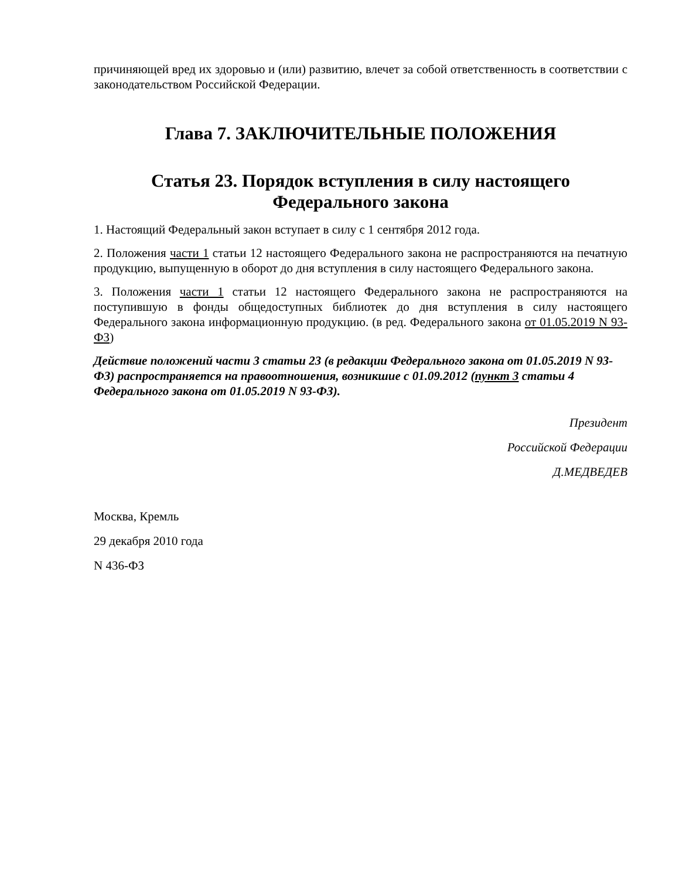причиняющей вред их здоровью и (или) развитию, влечет за собой ответственность в соответствии с законодательством Российской Федерации.
Глава 7. ЗАКЛЮЧИТЕЛЬНЫЕ ПОЛОЖЕНИЯ
Статья 23. Порядок вступления в силу настоящего Федерального закона
1. Настоящий Федеральный закон вступает в силу с 1 сентября 2012 года.
2. Положения части 1 статьи 12 настоящего Федерального закона не распространяются на печатную продукцию, выпущенную в оборот до дня вступления в силу настоящего Федерального закона.
3. Положения части 1 статьи 12 настоящего Федерального закона не распространяются на поступившую в фонды общедоступных библиотек до дня вступления в силу настоящего Федерального закона информационную продукцию. (в ред. Федерального закона от 01.05.2019 N 93-ФЗ)
Действие положений части 3 статьи 23 (в редакции Федерального закона от 01.05.2019 N 93-ФЗ) распространяется на правоотношения, возникшие с 01.09.2012 (пункт 3 статьи 4 Федерального закона от 01.05.2019 N 93-ФЗ).
Президент
Российской Федерации
Д.МЕДВЕДЕВ
Москва, Кремль
29 декабря 2010 года
N 436-ФЗ